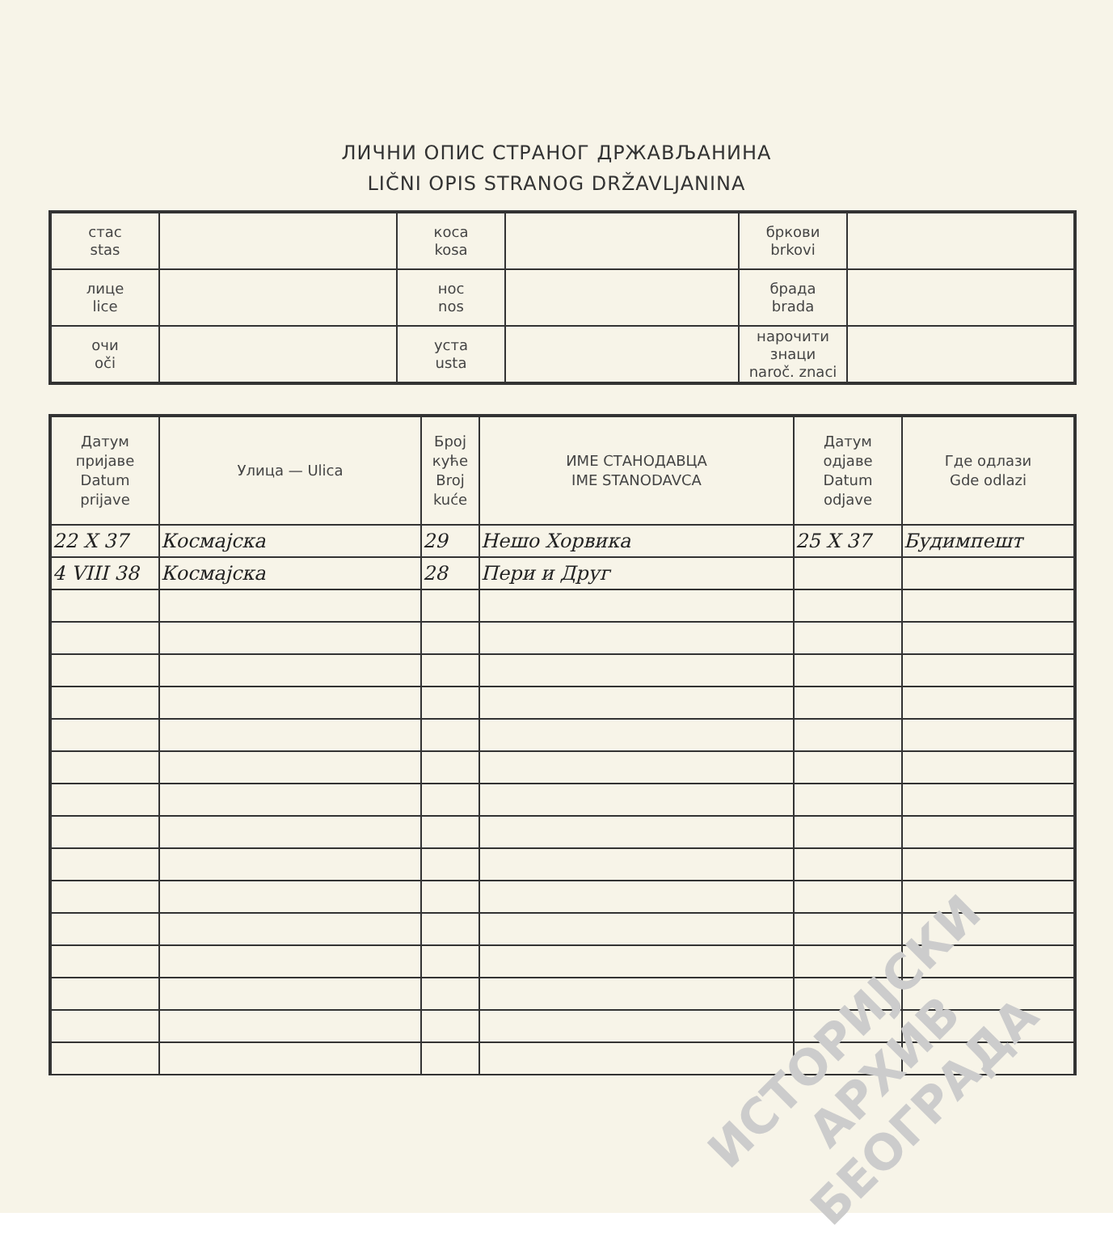ЛИЧНИ ОПИС СТРАНОГ ДРЖАВЉАНИНА
LIČNI OPIS STRANOG DRŽAVLJANINA
| стас stas | | коса kosa | | бркови brkovi | |
| лице lice | | нос nos | | брада brada | |
| очи oči | | уста usta | | нарочити знаци naroč. znaci | |
| Датум пријаве Datum prijave | Улица — Ulica | Број куће Broj kuće | ИМЕ СТАНОДАВЦА IME STANODAVCA | Датум одјаве Datum odjave | Где одлази Gde odlazi |
| --- | --- | --- | --- | --- | --- |
| 22 X 37 | Космајска | 29 | Нешо Хорвика | 25 X 37 | Будимпешт |
| 4 VIII 38 | Космајска | 28 | Пери и Друг | | |
ИСТОРИЈСКИ
АРХИВ
БЕОГРАДА